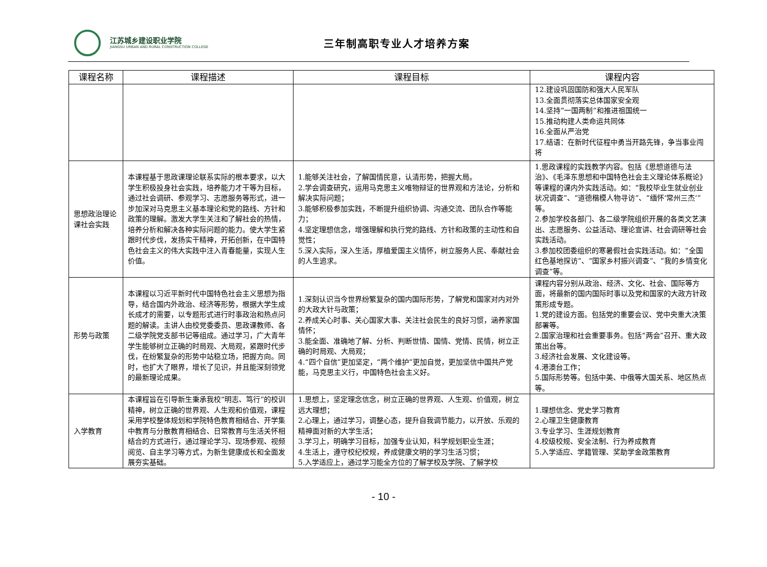江苏城乡建设职业学院
JIANGSU URBAN AND RURAL CONSTRUCTION COLLEGE
三年制高职专业人才培养方案
| 课程名称 | 课程描述 | 课程目标 | 课程内容 |
| --- | --- | --- | --- |
| | | | 12.建设巩固国防和强大人民军队 13.全面贯彻落实总体国家安全观 14.坚持“一国两制”和推进祖国统一 15.推动构建人类命运共同体 16.全面从严治党 17.结语：在新时代征程中勇当开路先锋，争当事业闯将 |
| 思想政治理论课社会实践 | 本课程基于思政课理论联系实际的根本要求，以大学生积极投身社会实践，培养能力才干等为目标，通过社会调研、参观学习、志愿服务等形式，进一步加深对马克思主义基本理论和党的路线、方针和政策的理解。激发大学生关注和了解社会的热情，培养分析和解决各种实际问题的能力。使大学生紧跟时代步伐，发扬实干精神，开拓创新，在中国特色社会主义的伟大实践中注入青春能量，实现人生价值。 | 1.能够关注社会，了解国情民意，认清形势，把握大局。 2.学会调查研究，运用马克思主义唯物辩证的世界观和方法论，分析和解决实际问题； 3.能够积极参加实践，不断提升组织协调、沟通交流、团队合作等能力； 4.坚定理想信念，增强理解和执行党的路线、方针和政策的主动性和自觉性； 5.深入实际，深入生活，厚植爱国主义情怀，树立服务人民、奉献社会的人生追求。 | 1.思政课程的实践教学内容。包括《思想道德与法治》、《毛泽东思想和中国特色社会主义理论体系概论》等课程的课内外实践活动。如：“我校毕业生就业创业状况调查”、“道德楷模人物寻访”、“缅怀‘常州三杰’”等。 2.参加学校各部门、各二级学院组织开展的各类文艺演出、志愿服务、公益活动、理论宣讲、社会调研等社会实践活动。 3.参加校团委组织的寒暑假社会实践活动。如：“全国红色基地探访”、“国家乡村振兴调查”、“我的乡情变化调查”等。 |
| 形势与政策 | 本课程以习近平新时代中国特色社会主义思想为指导，结合国内外政治、经济等形势，根据大学生成长成才的需要，以专题形式进行时事政治和热点问题的解读。主讲人由校党委委员、思政课教师、各二级学院党支部书记等组成。通过学习，广大青年学生能够树立正确的时局观、大局观，紧跟时代步伐，在纷繁复杂的形势中站稳立场，把握方向。同时，也扩大了眼界，增长了见识，并且能深刻领党的最新理论成果。 | 1.深刻认识当今世界纷繁复杂的国内国际形势，了解党和国家对内对外的大政大针与政策； 2.养成关心时事、关心国家大事、关注社会民生的良好习惯，涵养家国情怀； 3.能全面、准确地了解、分析、判断世情、国情、党情、民情，树立正确的时局观、大局观； 4.“四个自信”更加坚定，“两个维护”更加自觉，更加坚信中国共产党能，马克思主义行，中国特色社会主义好。 | 课程内容分别从政治、经济、文化、社会、国际等方面，将最新的国内国际时事以及党和国家的大政方针政策形成专题。 1.党的建设方面。包括党的重要会议、党中央重大决策部署等。 2.国家治理和社会重要事务。包括“两会”召开、重大政策出台等。 3.经济社会发展、文化建设等。 4.港澳台工作； 5.国际形势等。包括中美、中俄等大国关系、地区热点等。 |
| 入学教育 | 本课程旨在引导新生秉承我校“明志、笃行”的校训精神，树立正确的世界观、人生观和价值观，课程采用学校整体规划和学院特色教育相结合、开学集中教育与分散教育相结合、日常教育与生活关怀相结合的方式进行，通过理论学习、现场参观、视频阅览、自主学习等方式，为新生健康成长和全面发展夯实基础。 | 1.思想上，坚定理念信念，树立正确的世界观、人生观、价值观，树立远大理想； 2.心理上，通过学习，调整心态，提升自我调节能力，以开放、乐观的精神面对新的大学生活； 3.学习上，明确学习目标，加强专业认知，科学规划职业生涯； 4.生活上，遵守校纪校规，养成健康文明的学习生活习惯； 5.入学适应上，通过学习能全方位的了解学校及学院、了解学校 | 1.理想信念、党史学习教育 2.心理卫生健康教育 3.专业学习、生涯规划教育 4.校级校规、安全法制、行为养成教育 5.入学适应、学籍管理、奖助学金政策教育 |
- 10 -